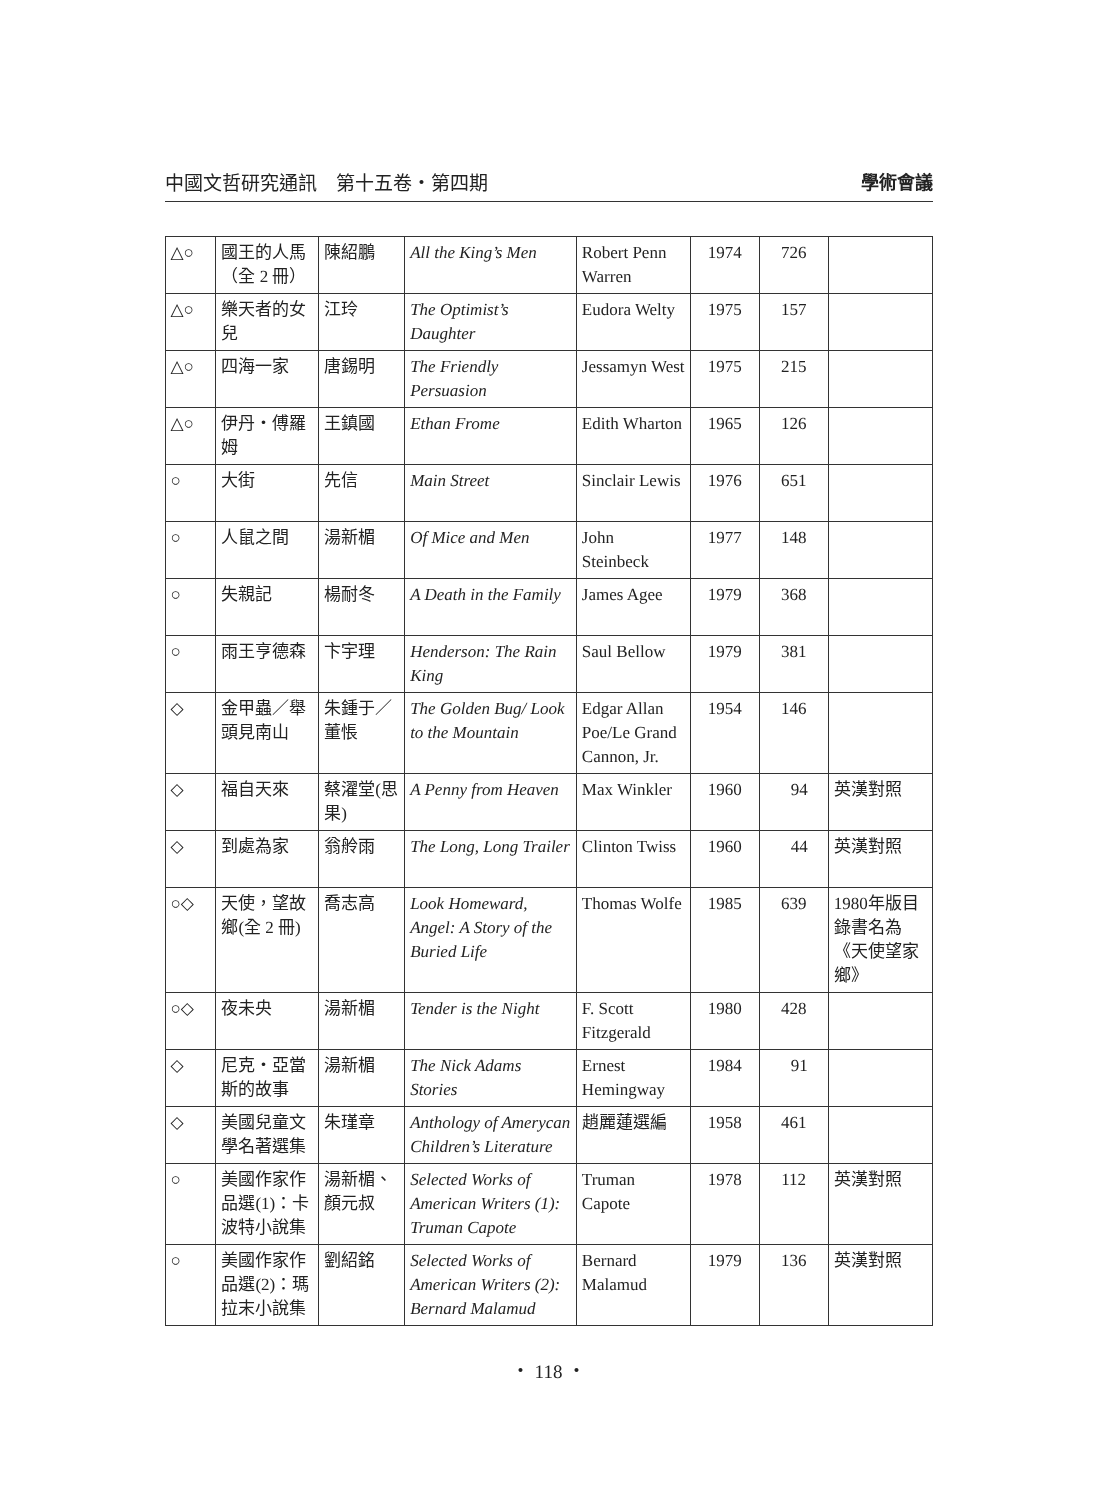中國文哲研究通訊　第十五卷・第四期 學術會議
| △○ | 國王的人馬（全 2 冊） | 陳紹鵬 | All the King’s Men | Robert Penn Warren | 1974 | 726 | |
| △○ | 樂天者的女兒 | 江玲 | The Optimist’s Daughter | Eudora Welty | 1975 | 157 | |
| △○ | 四海一家 | 唐錫明 | The Friendly Persuasion | Jessamyn West | 1975 | 215 | |
| △○ | 伊丹・傅羅姆 | 王鎮國 | Ethan Frome | Edith Wharton | 1965 | 126 | |
| ○ | 大街 | 先信 | Main Street | Sinclair Lewis | 1976 | 651 | |
| ○ | 人鼠之間 | 湯新楣 | Of Mice and Men | John Steinbeck | 1977 | 148 | |
| ○ | 失親記 | 楊耐冬 | A Death in the Family | James Agee | 1979 | 368 | |
| ○ | 雨王亨德森 | 卞宇理 | Henderson: The Rain King | Saul Bellow | 1979 | 381 | |
| ◇ | 金甲蟲／舉頭見南山 | 朱鍾于／董悵 | The Golden Bug/ Look to the Mountain | Edgar Allan Poe/Le Grand Cannon, Jr. | 1954 | 146 | |
| ◇ | 福自天來 | 蔡濯堂(思果) | A Penny from Heaven | Max Winkler | 1960 | 94 | 英漢對照 |
| ◇ | 到處為家 | 翁舲雨 | The Long, Long Trailer | Clinton Twiss | 1960 | 44 | 英漢對照 |
| ○◇ | 天使，望故鄉(全 2 冊) | 喬志高 | Look Homeward, Angel: A Story of the Buried Life | Thomas Wolfe | 1985 | 639 | 1980年版目錄書名為《天使望家鄉》 |
| ○◇ | 夜未央 | 湯新楣 | Tender is the Night | F. Scott Fitzgerald | 1980 | 428 | |
| ◇ | 尼克・亞當斯的故事 | 湯新楣 | The Nick Adams Stories | Ernest Hemingway | 1984 | 91 | |
| ◇ | 美國兒童文學名著選集 | 朱瑾章 | Anthology of Amerycan Children’s Literature | 趙麗蓮選編 | 1958 | 461 | |
| ○ | 美國作家作品選(1)：卡波特小說集 | 湯新楣、顏元叔 | Selected Works of American Writers (1): Truman Capote | Truman Capote | 1978 | 112 | 英漢對照 |
| ○ | 美國作家作品選(2)：瑪拉末小說集 | 劉紹銘 | Selected Works of American Writers (2): Bernard Malamud | Bernard Malamud | 1979 | 136 | 英漢對照 |
・ 118 ・